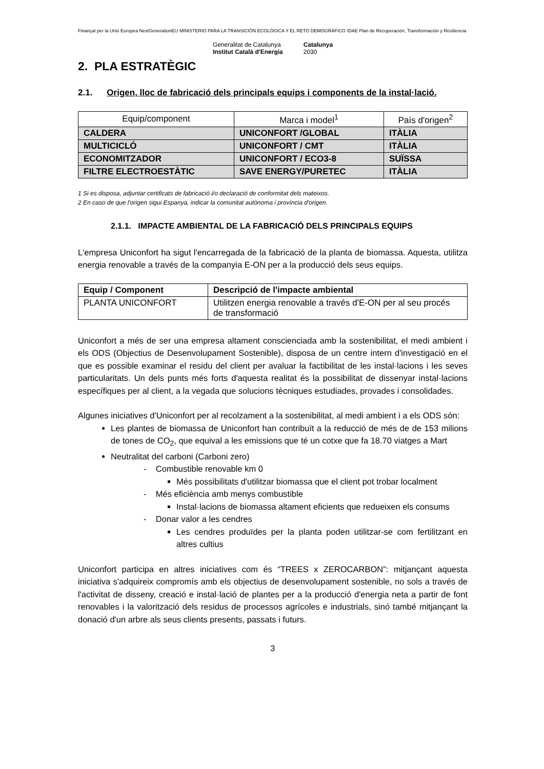Finançat per la Unió Europea NextGenerationEU MINISTERIO PARA LA TRANSICIÓN ECOLÓGICA Y EL RETO DEMOGRÁFICO IDAE Plan de Recuperación, Transformación y Resiliencia
Generalitat de Catalunya
Institut Català d'Energia Catalunya
2030
2. PLA ESTRATÈGIC
2.1. Origen, lloc de fabricació dels principals equips i components de la instal·lació.
| Equip/component | Marca i model<sup>1</sup> | País d'origen<sup>2</sup> |
| --- | --- | --- |
| CALDERA | UNICONFORT /GLOBAL | ITÀLIA |
| MULTICICLÓ | UNICONFORT / CMT | ITÀLIA |
| ECONOMITZADOR | UNICONFORT / ECO3-8 | SUÏSSA |
| FILTRE ELECTROESTÀTIC | SAVE ENERGY/PURETEC | ITÀLIA |
1 Si es disposa, adjuntar certificats de fabricació i/o declaració de conformitat dels mateixos.
2 En caso de que l'origen sigui Espanya, indicar la comunitat autònoma i província d'origen.
2.1.1. IMPACTE AMBIENTAL DE LA FABRICACIÓ DELS PRINCIPALS EQUIPS
L'empresa Uniconfort ha sigut l'encarregada de la fabricació de la planta de biomassa. Aquesta, utilitza energia renovable a través de la companyia E-ON per a la producció dels seus equips.
| Equip / Component | Descripció de l'impacte ambiental |
| --- | --- |
| PLANTA UNICONFORT | Utilitzen energia renovable a través d'E-ON per al seu procés de transformació |
Uniconfort a més de ser una empresa altament conscienciada amb la sostenibilitat, el medi ambient i els ODS (Objectius de Desenvolupament Sostenible), disposa de un centre intern d'investigació en el que es possible examinar el residu del client per avaluar la factibilitat de les instal·lacions i les seves particularitats. Un dels punts més forts d'aquesta realitat és la possibilitat de dissenyar instal·lacions específiques per al client, a la vegada que solucions tècniques estudiades, provades i consolidades.
Algunes iniciatives d'Uniconfort per al recolzament a la sostenibilitat, al medi ambient i a els ODS són:
Les plantes de biomassa de Uniconfort han contribuït a la reducció de més de de 153 milions de tones de CO<sub>2</sub>, que equival a les emissions que té un cotxe que fa 18.70 viatges a Mart
Neutralitat del carboni (Carboni zero)
- Combustible renovable km 0
Més possibilitats d'utilitzar biomassa que el client pot trobar localment
- Més eficiència amb menys combustible
Instal·lacions de biomassa altament eficients que redueixen els consums
- Donar valor a les cendres
Les cendres produïdes per la planta poden utilitzar-se com fertilitzant en altres cultius
Uniconfort participa en altres iniciatives com és “TREES x ZEROCARBON”: mitjançant aquesta iniciativa s'adquireix compromís amb els objectius de desenvolupament sostenible, no sols a través de l'activitat de disseny, creació e instal·lació de plantes per a la producció d'energia neta a partir de font renovables i la valorització dels residus de processos agrícoles e industrials, sinó també mitjançant la donació d'un arbre als seus clients presents, passats i futurs.
3